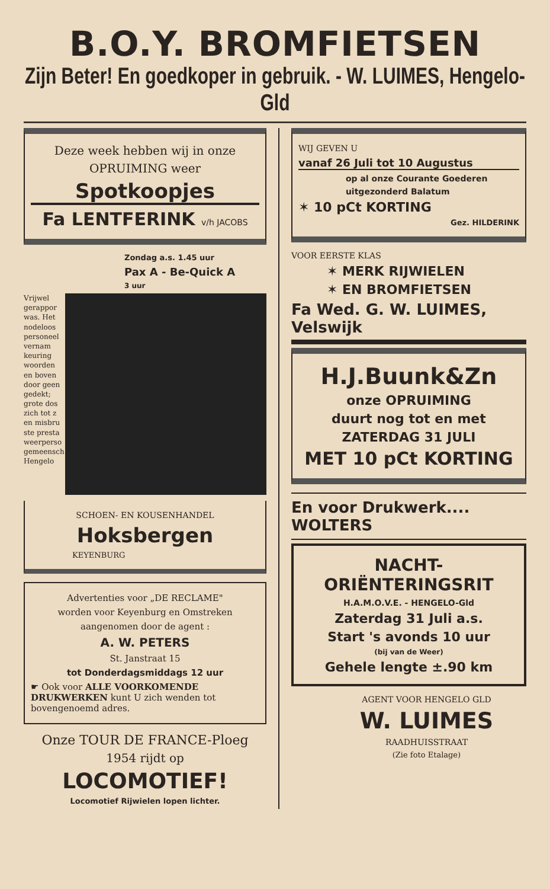B.O.Y. BROMFIETSEN
Zijn Beter! En goedkoper in gebruik. - W. LUIMES, Hengelo-Gld
Deze week hebben wij in onze
OPRUIMING weer
Spotkoopjes
Fa LENTFERINK v/h JACOBS
Zondag a.s. 1.45 uur
Pax A - Be-Quick A
3 uur
Vrijwel gerappor was. Het nodeloos personeel vernam keuring woorden en boven door geen gedekt; grote dos zich tot z en misbru ste presta weerperso gemeensch Hengelo
SCHOEN- EN KOUSENHANDEL
Hoksbergen
KEYENBURG
Advertenties voor „DE RECLAME"
worden voor Keyenburg en Omstreken
aangenomen door de agent :
A. W. PETERS
St. Janstraat 15
tot Donderdagsmiddags 12 uur
☛ Ook voor ALLE VOORKOMENDE DRUKWERKEN kunt U zich wenden tot bovengenoemd adres.
Onze TOUR DE FRANCE-Ploeg
1954 rijdt op
LOCOMOTIEF!
Locomotief Rijwielen lopen lichter.
WIJ GEVEN U
vanaf 26 Juli tot 10 Augustus
op al onze Courante Goederen
uitgezonderd Balatum
✶ 10 pCt KORTING
Gez. HILDERINK
VOOR EERSTE KLAS
✶ MERK RIJWIELEN
✶ EN BROMFIETSEN
Fa Wed. G. W. LUIMES, Velswijk
H.J.Buunk&Zn
onze OPRUIMING
duurt nog tot en met
ZATERDAG 31 JULI
MET 10 pCt KORTING
En voor Drukwerk.... WOLTERS
NACHT-ORIËNTERINGSRIT
H.A.M.O.V.E. - HENGELO-Gld
Zaterdag 31 Juli a.s.
Start 's avonds 10 uur
(bij van de Weer)
Gehele lengte ±.90 km
AGENT VOOR HENGELO GLD
W. LUIMES
RAADHUISSTRAAT
(Zie foto Etalage)